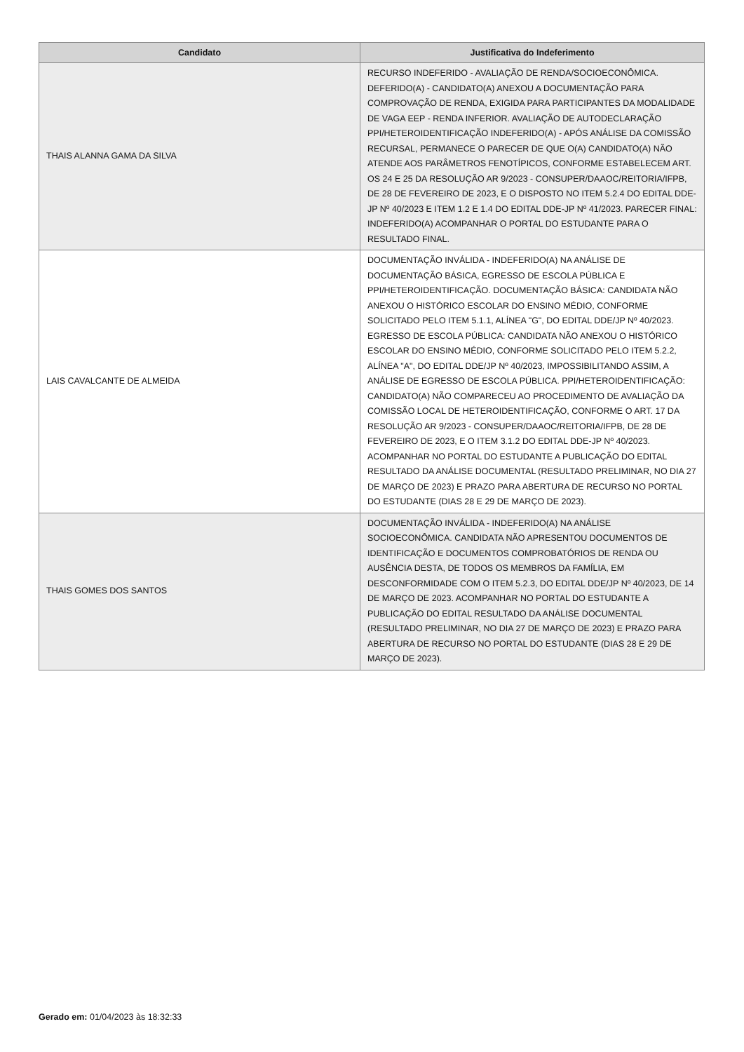| Candidato | Justificativa do Indeferimento |
| --- | --- |
| THAIS ALANNA GAMA DA SILVA | RECURSO INDEFERIDO - AVALIAÇÃO DE RENDA/SOCIOECONÔMICA. DEFERIDO(A) - CANDIDATO(A) ANEXOU A DOCUMENTAÇÃO PARA COMPROVAÇÃO DE RENDA, EXIGIDA PARA PARTICIPANTES DA MODALIDADE DE VAGA EEP - RENDA INFERIOR. AVALIAÇÃO DE AUTODECLARAÇÃO PPI/HETEROIDENTIFICAÇÃO INDEFERIDO(A) - APÓS ANÁLISE DA COMISSÃO RECURSAL, PERMANECE O PARECER DE QUE O(A) CANDIDATO(A) NÃO ATENDE AOS PARÂMETROS FENOTÍPICOS, CONFORME ESTABELECEM ART. OS 24 E 25 DA RESOLUÇÃO AR 9/2023 - CONSUPER/DAAOC/REITORIA/IFPB, DE 28 DE FEVEREIRO DE 2023, E O DISPOSTO NO ITEM 5.2.4 DO EDITAL DDE-JP Nº 40/2023 E ITEM 1.2 E 1.4 DO EDITAL DDE-JP Nº 41/2023. PARECER FINAL: INDEFERIDO(A) ACOMPANHAR O PORTAL DO ESTUDANTE PARA O RESULTADO FINAL. |
| LAIS CAVALCANTE DE ALMEIDA | DOCUMENTAÇÃO INVÁLIDA - INDEFERIDO(A) NA ANÁLISE DE DOCUMENTAÇÃO BÁSICA, EGRESSO DE ESCOLA PÚBLICA E PPI/HETEROIDENTIFICAÇÃO. DOCUMENTAÇÃO BÁSICA: CANDIDATA NÃO ANEXOU O HISTÓRICO ESCOLAR DO ENSINO MÉDIO, CONFORME SOLICITADO PELO ITEM 5.1.1, ALÍNEA "G", DO EDITAL DDE/JP Nº 40/2023. EGRESSO DE ESCOLA PÚBLICA: CANDIDATA NÃO ANEXOU O HISTÓRICO ESCOLAR DO ENSINO MÉDIO, CONFORME SOLICITADO PELO ITEM 5.2.2, ALÍNEA "A", DO EDITAL DDE/JP Nº 40/2023, IMPOSSIBILITANDO ASSIM, A ANÁLISE DE EGRESSO DE ESCOLA PÚBLICA. PPI/HETEROIDENTIFICAÇÃO: CANDIDATO(A) NÃO COMPARECEU AO PROCEDIMENTO DE AVALIAÇÃO DA COMISSÃO LOCAL DE HETEROIDENTIFICAÇÃO, CONFORME O ART. 17 DA RESOLUÇÃO AR 9/2023 - CONSUPER/DAAOC/REITORIA/IFPB, DE 28 DE FEVEREIRO DE 2023, E O ITEM 3.1.2 DO EDITAL DDE-JP Nº 40/2023. ACOMPANHAR NO PORTAL DO ESTUDANTE A PUBLICAÇÃO DO EDITAL RESULTADO DA ANÁLISE DOCUMENTAL (RESULTADO PRELIMINAR, NO DIA 27 DE MARÇO DE 2023) E PRAZO PARA ABERTURA DE RECURSO NO PORTAL DO ESTUDANTE (DIAS 28 E 29 DE MARÇO DE 2023). |
| THAIS GOMES DOS SANTOS | DOCUMENTAÇÃO INVÁLIDA - INDEFERIDO(A) NA ANÁLISE SOCIOECONÔMICA. CANDIDATA NÃO APRESENTOU DOCUMENTOS DE IDENTIFICAÇÃO E DOCUMENTOS COMPROBATÓRIOS DE RENDA OU AUSÊNCIA DESTA, DE TODOS OS MEMBROS DA FAMÍLIA, EM DESCONFORMIDADE COM O ITEM 5.2.3, DO EDITAL DDE/JP Nº 40/2023, DE 14 DE MARÇO DE 2023. ACOMPANHAR NO PORTAL DO ESTUDANTE A PUBLICAÇÃO DO EDITAL RESULTADO DA ANÁLISE DOCUMENTAL (RESULTADO PRELIMINAR, NO DIA 27 DE MARÇO DE 2023) E PRAZO PARA ABERTURA DE RECURSO NO PORTAL DO ESTUDANTE (DIAS 28 E 29 DE MARÇO DE 2023). |
Gerado em: 01/04/2023 às 18:32:33